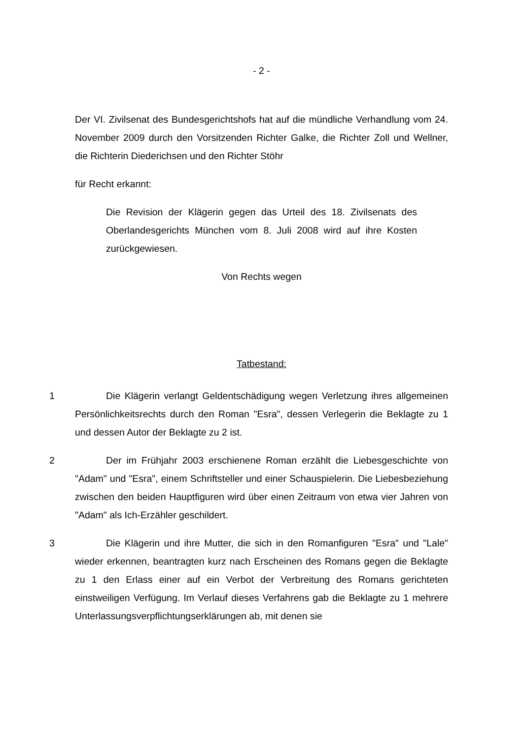- 2 -
Der VI. Zivilsenat des Bundesgerichtshofs hat auf die mündliche Verhandlung vom 24. November 2009 durch den Vorsitzenden Richter Galke, die Richter Zoll und Wellner, die Richterin Diederichsen und den Richter Stöhr
für Recht erkannt:
Die Revision der Klägerin gegen das Urteil des 18. Zivilsenats des Oberlandesgerichts München vom 8. Juli 2008 wird auf ihre Kosten zurückgewiesen.
Von Rechts wegen
Tatbestand:
1 Die Klägerin verlangt Geldentschädigung wegen Verletzung ihres allgemeinen Persönlichkeitsrechts durch den Roman "Esra", dessen Verlegerin die Beklagte zu 1 und dessen Autor der Beklagte zu 2 ist.
2 Der im Frühjahr 2003 erschienene Roman erzählt die Liebesgeschichte von "Adam" und "Esra", einem Schriftsteller und einer Schauspielerin. Die Liebesbeziehung zwischen den beiden Hauptfiguren wird über einen Zeitraum von etwa vier Jahren von "Adam" als Ich-Erzähler geschildert.
3 Die Klägerin und ihre Mutter, die sich in den Romanfiguren "Esra" und "Lale" wieder erkennen, beantragten kurz nach Erscheinen des Romans gegen die Beklagte zu 1 den Erlass einer auf ein Verbot der Verbreitung des Romans gerichteten einstweiligen Verfügung. Im Verlauf dieses Verfahrens gab die Beklagte zu 1 mehrere Unterlassungsverpflichtungserklärungen ab, mit denen sie